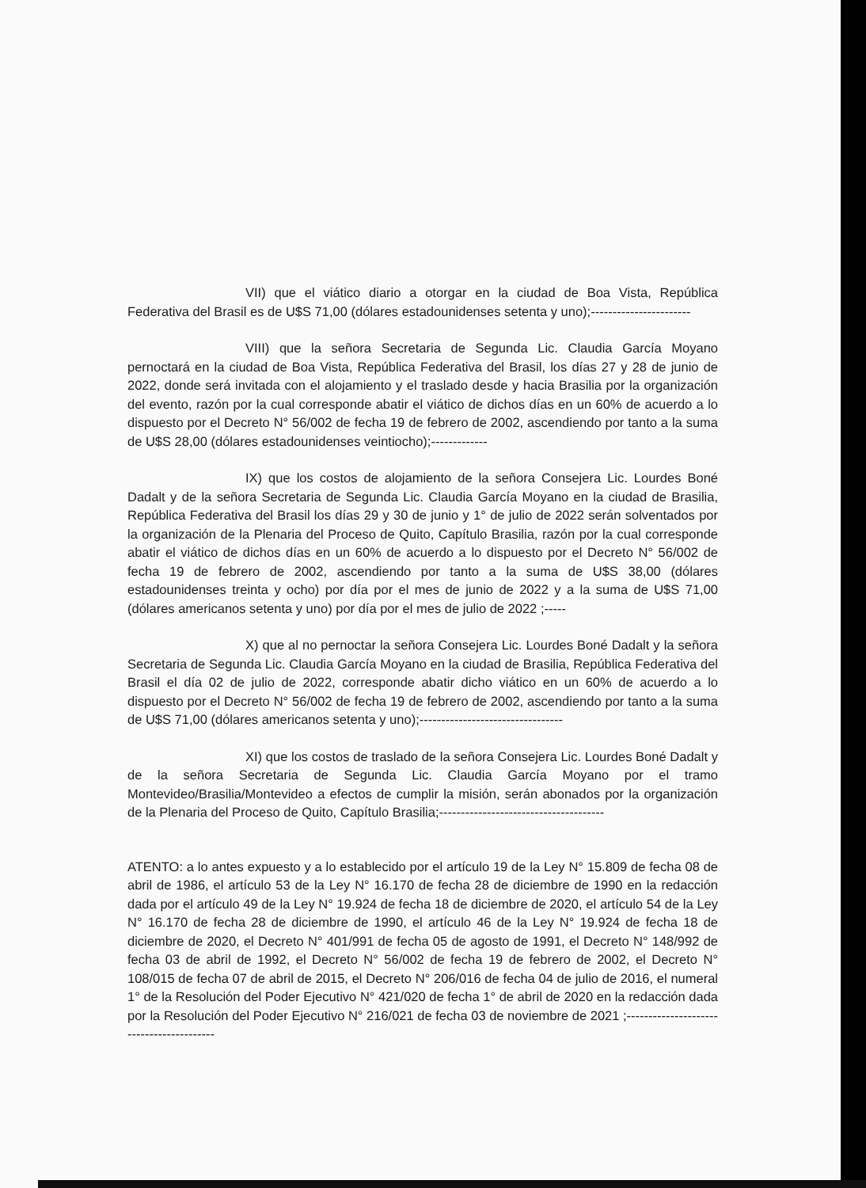VII) que el viático diario a otorgar en la ciudad de Boa Vista, República Federativa del Brasil es de U$S 71,00 (dólares estadounidenses setenta y uno);-----------------------
VIII) que la señora Secretaria de Segunda Lic. Claudia García Moyano pernoctará en la ciudad de Boa Vista, República Federativa del Brasil, los días 27 y 28 de junio de 2022, donde será invitada con el alojamiento y el traslado desde y hacia Brasilia por la organización del evento, razón por la cual corresponde abatir el viático de dichos días en un 60% de acuerdo a lo dispuesto por el Decreto N° 56/002 de fecha 19 de febrero de 2002, ascendiendo por tanto a la suma de U$S 28,00 (dólares estadounidenses veintiocho);-------------
IX) que los costos de alojamiento de la señora Consejera Lic. Lourdes Boné Dadalt y de la señora Secretaria de Segunda Lic. Claudia García Moyano en la ciudad de Brasilia, República Federativa del Brasil los días 29 y 30 de junio y 1° de julio de 2022 serán solventados por la organización de la Plenaria del Proceso de Quito, Capítulo Brasilia, razón por la cual corresponde abatir el viático de dichos días en un 60% de acuerdo a lo dispuesto por el Decreto N° 56/002 de fecha 19 de febrero de 2002, ascendiendo por tanto a la suma de U$S 38,00 (dólares estadounidenses treinta y ocho) por día por el mes de junio de 2022 y a la suma de U$S 71,00 (dólares americanos setenta y uno) por día por el mes de julio de 2022 ;-----
X) que al no pernoctar la señora Consejera Lic. Lourdes Boné Dadalt y la señora Secretaria de Segunda Lic. Claudia García Moyano en la ciudad de Brasilia, República Federativa del Brasil el día 02 de julio de 2022, corresponde abatir dicho viático en un 60% de acuerdo a lo dispuesto por el Decreto N° 56/002 de fecha 19 de febrero de 2002, ascendiendo por tanto a la suma de U$S 71,00 (dólares americanos setenta y uno);---------------------------------
XI) que los costos de traslado de la señora Consejera Lic. Lourdes Boné Dadalt y de la señora Secretaria de Segunda Lic. Claudia García Moyano por el tramo Montevideo/Brasilia/Montevideo a efectos de cumplir la misión, serán abonados por la organización de la Plenaria del Proceso de Quito, Capítulo Brasilia;--------------------------------------
ATENTO: a lo antes expuesto y a lo establecido por el artículo 19 de la Ley N° 15.809 de fecha 08 de abril de 1986, el artículo 53 de la Ley N° 16.170 de fecha 28 de diciembre de 1990 en la redacción dada por el artículo 49 de la Ley N° 19.924 de fecha 18 de diciembre de 2020, el artículo 54 de la Ley N° 16.170 de fecha 28 de diciembre de 1990, el artículo 46 de la Ley N° 19.924 de fecha 18 de diciembre de 2020, el Decreto N° 401/991 de fecha 05 de agosto de 1991, el Decreto N° 148/992 de fecha 03 de abril de 1992, el Decreto N° 56/002 de fecha 19 de febrero de 2002, el Decreto N° 108/015 de fecha 07 de abril de 2015, el Decreto N° 206/016 de fecha 04 de julio de 2016, el numeral 1° de la Resolución del Poder Ejecutivo N° 421/020 de fecha 1° de abril de 2020 en la redacción dada por la Resolución del Poder Ejecutivo N° 216/021 de fecha 03 de noviembre de 2021 ;-----------------------------------------